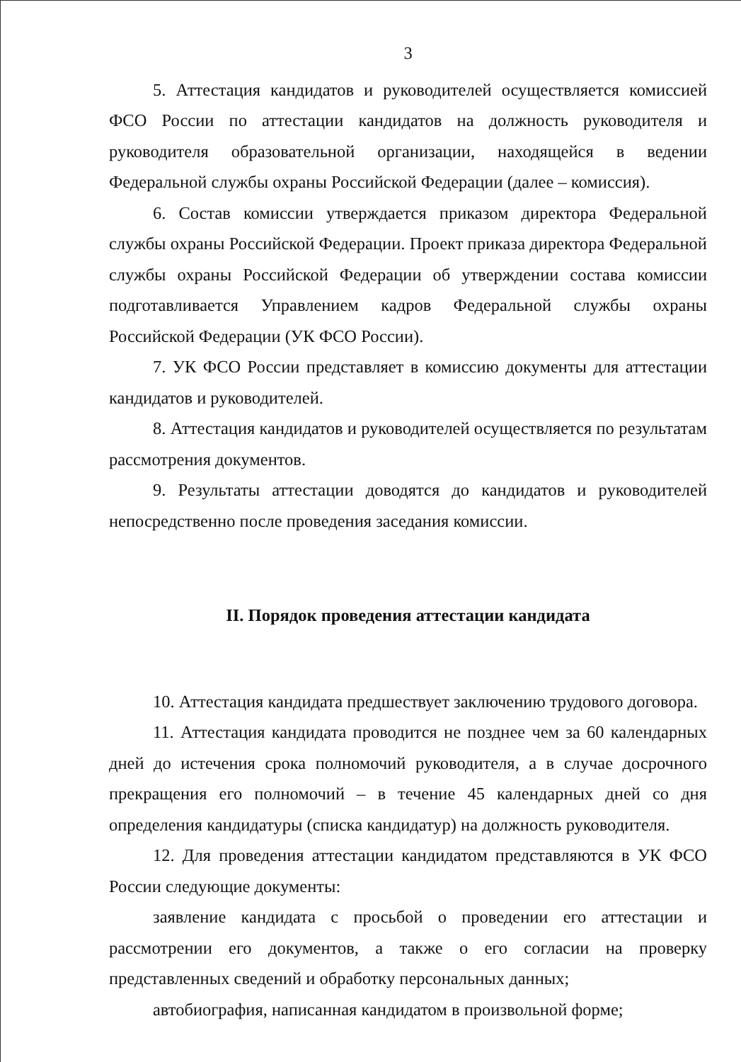3
5. Аттестация кандидатов и руководителей осуществляется комиссией ФСО России по аттестации кандидатов на должность руководителя и руководителя образовательной организации, находящейся в ведении Федеральной службы охраны Российской Федерации (далее – комиссия).
6. Состав комиссии утверждается приказом директора Федеральной службы охраны Российской Федерации. Проект приказа директора Федеральной службы охраны Российской Федерации об утверждении состава комиссии подготавливается Управлением кадров Федеральной службы охраны Российской Федерации (УК ФСО России).
7. УК ФСО России представляет в комиссию документы для аттестации кандидатов и руководителей.
8. Аттестация кандидатов и руководителей осуществляется по результатам рассмотрения документов.
9. Результаты аттестации доводятся до кандидатов и руководителей непосредственно после проведения заседания комиссии.
II. Порядок проведения аттестации кандидата
10. Аттестация кандидата предшествует заключению трудового договора.
11. Аттестация кандидата проводится не позднее чем за 60 календарных дней до истечения срока полномочий руководителя, а в случае досрочного прекращения его полномочий – в течение 45 календарных дней со дня определения кандидатуры (списка кандидатур) на должность руководителя.
12. Для проведения аттестации кандидатом представляются в УК ФСО России следующие документы:
заявление кандидата с просьбой о проведении его аттестации и рассмотрении его документов, а также о его согласии на проверку представленных сведений и обработку персональных данных;
автобиография, написанная кандидатом в произвольной форме;